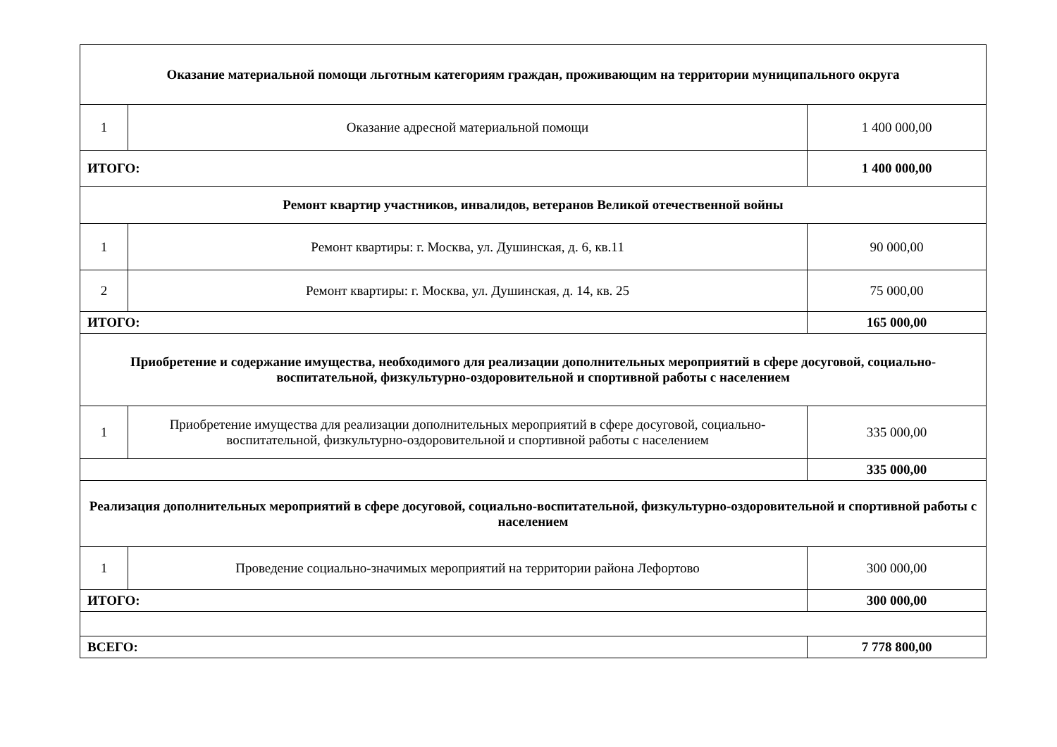| Оказание материальной помощи льготным категориям граждан, проживающим на территории муниципального округа | | |
| 1 | Оказание адресной материальной помощи | 1 400 000,00 |
| ИТОГО: | | 1 400 000,00 |
| Ремонт квартир участников, инвалидов, ветеранов Великой отечественной войны | | |
| 1 | Ремонт квартиры: г. Москва, ул. Душинская, д. 6, кв.11 | 90 000,00 |
| 2 | Ремонт квартиры: г. Москва, ул. Душинская, д. 14, кв. 25 | 75 000,00 |
| ИТОГО: | | 165 000,00 |
| Приобретение и содержание имущества, необходимого для реализации дополнительных мероприятий в сфере досуговой, социально-воспитательной, физкультурно-оздоровительной и спортивной работы с населением | | |
| 1 | Приобретение имущества для реализации дополнительных мероприятий в сфере досуговой, социально-воспитательной, физкультурно-оздоровительной и спортивной работы с населением | 335 000,00 |
| | | 335 000,00 |
| Реализация дополнительных мероприятий в сфере досуговой, социально-воспитательной, физкультурно-оздоровительной и спортивной работы с населением | | |
| 1 | Проведение социально-значимых мероприятий на территории района Лефортово | 300 000,00 |
| ИТОГО: | | 300 000,00 |
| ВСЕГО: | | 7 778 800,00 |